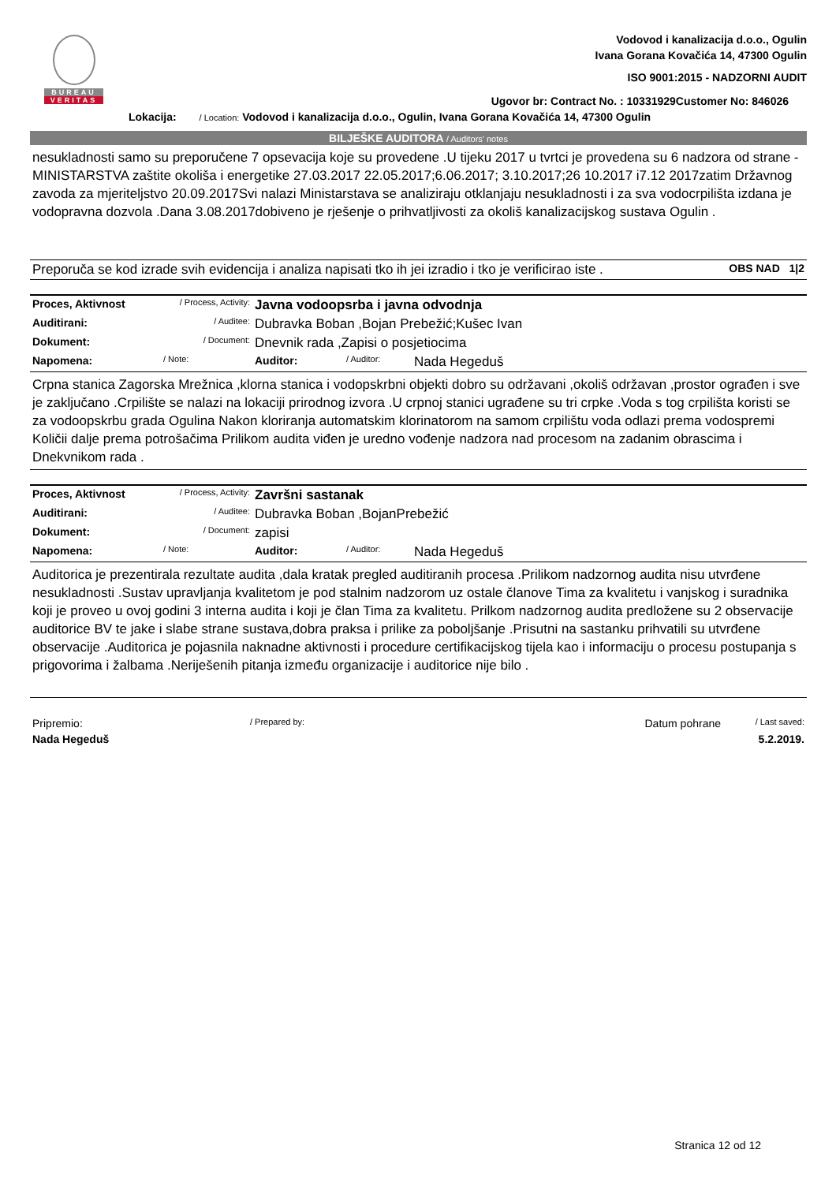BUREAU
VERITAS
Vodovod i kanalizacija d.o.o., Ogulin
Ivana Gorana Kovačića 14, 47300 Ogulin
ISO 9001:2015 - NADZORNI AUDIT
Ugovor br: Contract No. : 10331929Customer No: 846026
Lokacija: / Location: Vodovod i kanalizacija d.o.o., Ogulin, Ivana Gorana Kovačića 14, 47300 Ogulin
BILJEŠKE AUDITORA / Auditors' notes
nesukladnosti samo su preporučene 7 opsevacija koje su provedene .U tijeku 2017 u tvrtci je provedena su 6 nadzora od strane -MINISTARSTVA zaštite okoliša i energetike 27.03.2017 22.05.2017;6.06.2017; 3.10.2017;26 10.2017 i7.12 2017zatim Državnog zavoda za mjeriteljstvo 20.09.2017Svi nalazi Ministarstava se analiziraju otklanjaju nesukladnosti i za sva vodocrpilišta izdana je vodopravna dozvola .Dana 3.08.2017dobiveno je rješenje o prihvatljivosti za okoliš kanalizacijskog sustava Ogulin .
| Preporuča se kod izrade svih evidencija i analiza napisati tko ih jei izradio i tko je verificirao iste . | OBS NAD 1/2 |
| Proces, Aktivnost | / Process, Activity: | Javna vodoopsrba i javna odvodnja | | |
| Auditirani: | / Auditee: | Dubravka Boban ,Bojan Prebežić;Kušec Ivan | | |
| Dokument: | / Document: | Dnevnik rada ,Zapisi o posjetiocima | | |
| Napomena: | / Note: | Auditor: | / Auditor: | Nada Hegeduš |
Crpna stanica Zagorska Mrežnica ,klorna stanica i vodopskrbni objekti dobro su održavani ,okoliš održavan ,prostor ograđen i sve je zaključano .Crpilište se nalazi na lokaciji prirodnog izvora .U crpnoj stanici ugrađene su tri crpke .Voda s tog crpilišta koristi se za vodoopskrbu grada Ogulina Nakon kloriranja automatskim klorinatorom na samom crpilištu voda odlazi prema vodospremi Količii dalje prema potrošačima Prilikom audita viđen je uredno vođenje nadzora nad procesom na zadanim obrascima i Dnekvnikom rada .
| Proces, Aktivnost | / Process, Activity: | Završni sastanak | | |
| Auditirani: | / Auditee: | Dubravka Boban ,BojanPrebežić | | |
| Dokument: | / Document: | zapisi | | |
| Napomena: | / Note: | Auditor: | / Auditor: | Nada Hegeduš |
Auditorica je prezentirala rezultate audita ,dala kratak pregled auditiranih procesa .Prilikom nadzornog audita nisu utvrđene nesukladnosti .Sustav upravljanja kvalitetom je pod stalnim nadzorom uz ostale članove Tima za kvalitetu i vanjskog i suradnika koji je proveo u ovoj godini 3 interna audita i koji je član Tima za kvalitetu. Prilkom nadzornog audita predložene su 2 observacije auditorice BV te jake i slabe strane sustava,dobra praksa i prilike za poboljšanje .Prisutni na sastanku prihvatili su utvrđene observacije .Auditorica je pojasnila naknadne aktivnosti i procedure certifikacijskog tijela kao i informaciju o procesu postupanja s prigovorima i žalbama .Neriješenih pitanja između organizacije i auditorice nije bilo .
| Pripremio: | / Prepared by: | Datum pohrane | / Last saved: |
| Nada Hegeduš | | | 5.2.2019. |
Stranica 12 od 12